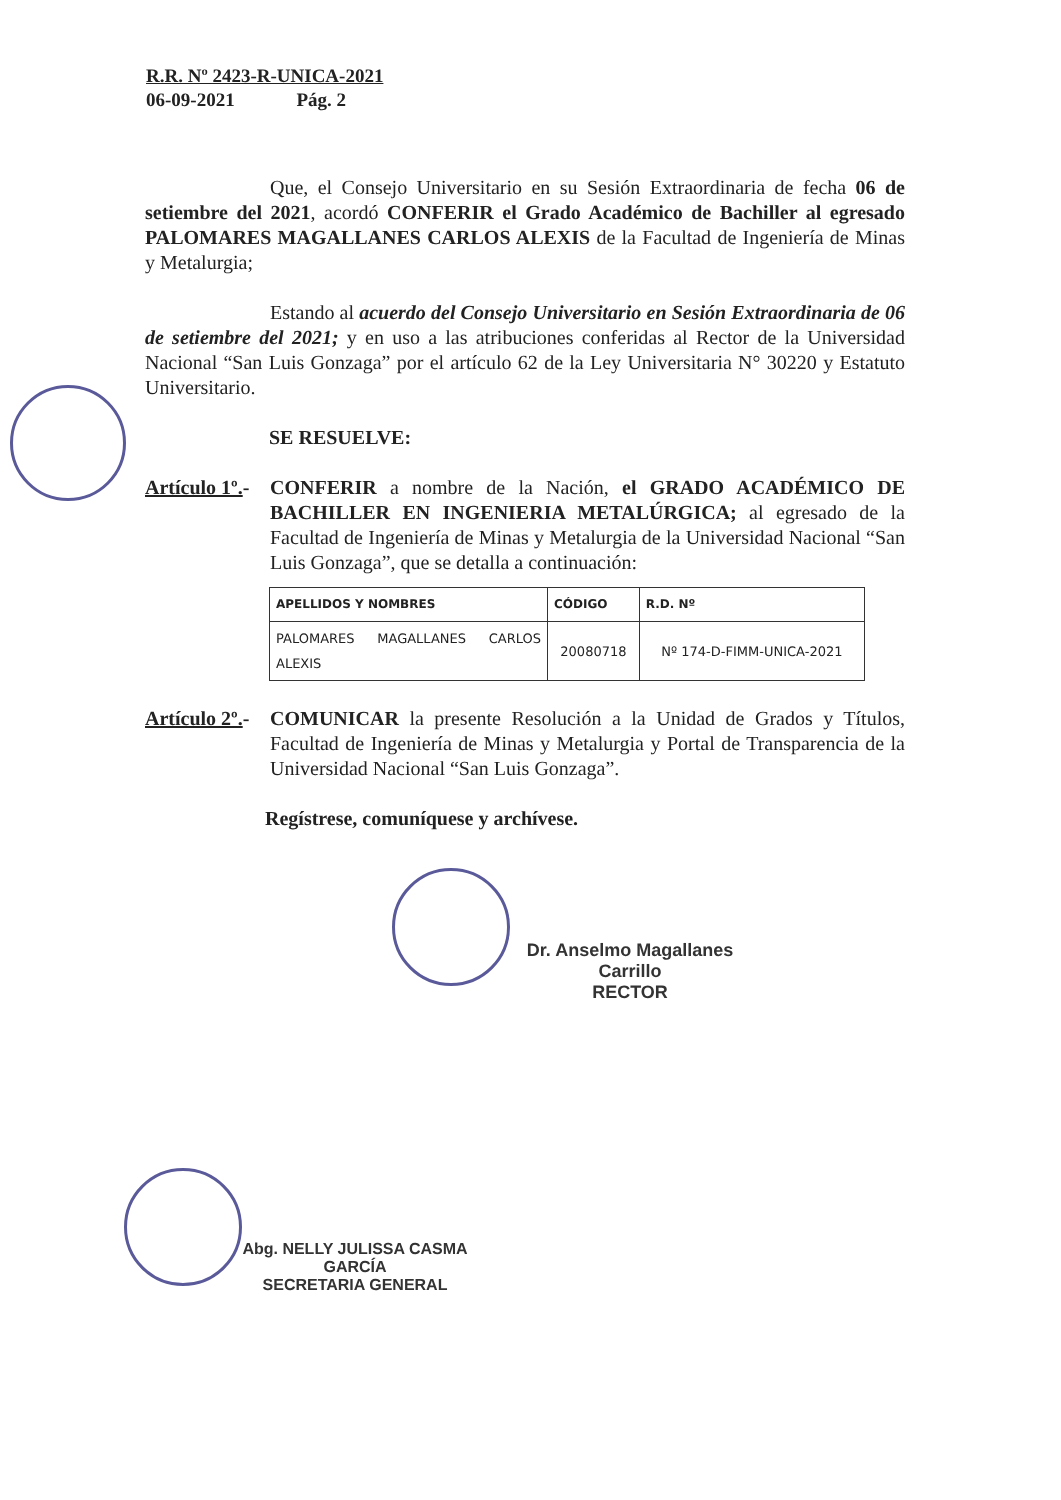R.R. Nº 2423-R-UNICA-2021
06-09-2021 Pág. 2
Que, el Consejo Universitario en su Sesión Extraordinaria de fecha 06 de setiembre del 2021, acordó CONFERIR el Grado Académico de Bachiller al egresado PALOMARES MAGALLANES CARLOS ALEXIS de la Facultad de Ingeniería de Minas y Metalurgia;
Estando al acuerdo del Consejo Universitario en Sesión Extraordinaria de 06 de setiembre del 2021; y en uso a las atribuciones conferidas al Rector de la Universidad Nacional “San Luis Gonzaga” por el artículo 62 de la Ley Universitaria N° 30220 y Estatuto Universitario.
SE RESUELVE:
Artículo 1º.-
CONFERIR a nombre de la Nación, el GRADO ACADÉMICO DE BACHILLER EN INGENIERIA METALÚRGICA; al egresado de la Facultad de Ingeniería de Minas y Metalurgia de la Universidad Nacional “San Luis Gonzaga”, que se detalla a continuación:
| APELLIDOS Y NOMBRES | CÓDIGO | R.D. Nº |
| --- | --- | --- |
| PALOMARES MAGALLANES CARLOS ALEXIS | 20080718 | Nº 174-D-FIMM-UNICA-2021 |
Artículo 2º.-
COMUNICAR la presente Resolución a la Unidad de Grados y Títulos, Facultad de Ingeniería de Minas y Metalurgia y Portal de Transparencia de la Universidad Nacional “San Luis Gonzaga”.
Regístrese, comuníquese y archívese.
Dr. Anselmo Magallanes Carrillo
RECTOR
Abg. NELLY JULISSA CASMA GARCÍA
SECRETARIA GENERAL